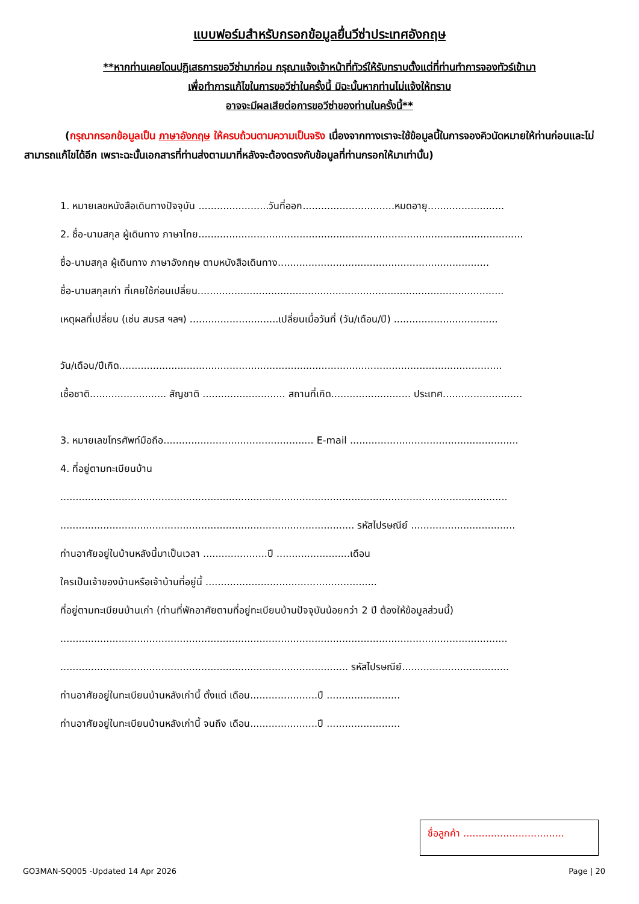แบบฟอร์มสำหรับกรอกข้อมูลยื่นวีซ่าประเทศอังกฤษ
**หากท่านเคยโดนปฏิเสธการขอวีซ่ามาก่อน กรุณาแจ้งเจ้าหน้าที่ทัวร์ให้รับทราบตั้งแต่ที่ท่านทำการจองทัวร์เข้ามา
เพื่อทำการแก้ไขในการขอวีซ่าในครั้งนี้ มิฉะนั้นหากท่านไม่แจ้งให้ทราบ
อาจจะมีผลเสียต่อการขอวีซ่าของท่านในครั้งนี้**
(กรุณากรอกข้อมูลเป็น ภาษาอังกฤษ ให้ครบถ้วนตามความเป็นจริง เนื่องจากทางเราจะใช้ข้อมูลนี้ในการจองคิวนัดหมายให้ท่านก่อนและไม่สามารถแก้ไขได้อีก เพราะฉะนั้นเอกสารที่ท่านส่งตามมาที่หลังจะต้องตรงกับข้อมูลที่ท่านกรอกให้มาเท่านั้น)
1. หมายเลขหนังสือเดินทางปัจจุบัน .......................วันที่ออก..............................หมดอายุ.........................
2. ชื่อ-นามสกุล ผู้เดินทาง ภาษาไทย..........................................................................................................
ชื่อ-นามสกุล ผู้เดินทาง ภาษาอังกฤษ ตามหนังสือเดินทาง.....................................................................
ชื่อ-นามสกุลเก่า ที่เคยใช้ก่อนเปลี่ยน....................................................................................................
เหตุผลที่เปลี่ยน (เช่น สมรส ฯลฯ) .............................เปลี่ยนเมื่อวันที่ (วัน/เดือน/ปี) ..................................
วัน/เดือน/ปีเกิด.............................................................................................................................
เชื้อชาติ......................... สัญชาติ ........................... สถานที่เกิด.......................... ประเทศ..........................
3. หมายเลขโทรศัพท์มือถือ................................................. E-mail .......................................................
4. ที่อยู่ตามทะเบียนบ้าน
..................................................................................................................................................
................................................................................................ รหัสไปรษณีย์ ..................................
ท่านอาศัยอยู่ในบ้านหลังนี้มาเป็นเวลา .....................ปี ........................เดือน
ใครเป็นเจ้าของบ้านหรือเจ้าบ้านที่อยู่นี้ ........................................................
ที่อยู่ตามทะเบียนบ้านเก่า (ท่านที่พักอาศัยตามที่อยู่ทะเบียนบ้านปัจจุบันน้อยกว่า 2 ปี ต้องให้ข้อมูลส่วนนี้)
..................................................................................................................................................
.............................................................................................. รหัสไปรษณีย์...................................
ท่านอาศัยอยู่ในทะเบียนบ้านหลังเก่านี้ ตั้งแต่ เดือน......................ปี ........................
ท่านอาศัยอยู่ในทะเบียนบ้านหลังเก่านี้ จนถึง เดือน......................ปี ........................
ชื่อลูกค้า .................................
GO3MAN-SQ005 -Updated 14 Apr 2026 Page | 20